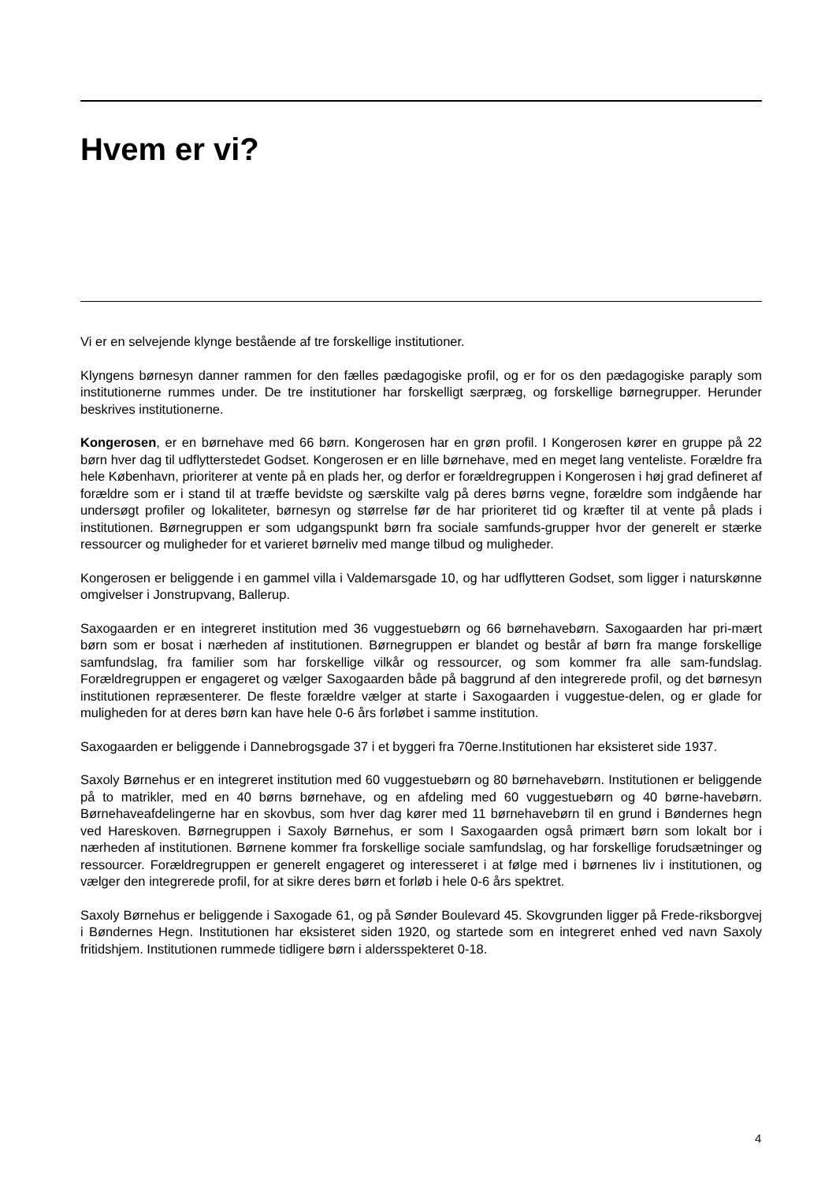Hvem er vi?
Vi er en selvejende klynge bestående af tre forskellige institutioner.
Klyngens børnesyn danner rammen for den fælles pædagogiske profil, og er for os den pædagogiske paraply som institutionerne rummes under. De tre institutioner har forskelligt særpræg, og forskellige børnegrupper. Herunder beskrives institutionerne.
Kongerosen, er en børnehave med 66 børn. Kongerosen har en grøn profil. I Kongerosen kører en gruppe på 22 børn hver dag til udflytterstedet Godset. Kongerosen er en lille børnehave, med en meget lang venteliste. Forældre fra hele København, prioriterer at vente på en plads her, og derfor er forældregruppen i Kongerosen i høj grad defineret af forældre som er i stand til at træffe bevidste og særskilte valg på deres børns vegne, forældre som indgående har undersøgt profiler og lokaliteter, børnesyn og størrelse før de har prioriteret tid og kræfter til at vente på plads i institutionen. Børnegruppen er som udgangspunkt børn fra sociale samfunds-grupper hvor der generelt er stærke ressourcer og muligheder for et varieret børneliv med mange tilbud og muligheder.
Kongerosen er beliggende i en gammel villa i Valdemarsgade 10, og har udflytteren Godset, som ligger i naturskønne omgivelser i Jonstrupvang, Ballerup.
Saxogaarden er en integreret institution med 36 vuggestuebørn og 66 børnehavebørn. Saxogaarden har pri-mært børn som er bosat i nærheden af institutionen. Børnegruppen er blandet og består af børn fra mange forskellige samfundslag, fra familier som har forskellige vilkår og ressourcer, og som kommer fra alle sam-fundslag. Forældregruppen er engageret og vælger Saxogaarden både på baggrund af den integrerede profil, og det børnesyn institutionen repræsenterer. De fleste forældre vælger at starte i Saxogaarden i vuggestue-delen, og er glade for muligheden for at deres børn kan have hele 0-6 års forløbet i samme institution.
Saxogaarden er beliggende i Dannebrogsgade 37 i et byggeri fra 70erne.Institutionen har eksisteret side 1937.
Saxoly Børnehus er en integreret institution med 60 vuggestuebørn og 80 børnehavebørn. Institutionen er beliggende på to matrikler, med en 40 børns børnehave, og en afdeling med 60 vuggestuebørn og 40 børne-havebørn. Børnehaveafdelingerne har en skovbus, som hver dag kører med 11 børnehavebørn til en grund i Bøndernes hegn ved Hareskoven. Børnegruppen i Saxoly Børnehus, er som I Saxogaarden også primært børn som lokalt bor i nærheden af institutionen. Børnene kommer fra forskellige sociale samfundslag, og har forskellige forudsætninger og ressourcer. Forældregruppen er generelt engageret og interesseret i at følge med i børnenes liv i institutionen, og vælger den integrerede profil, for at sikre deres børn et forløb i hele 0-6 års spektret.
Saxoly Børnehus er beliggende i Saxogade 61, og på Sønder Boulevard 45. Skovgrunden ligger på Frede-riksborgvej i Bøndernes Hegn. Institutionen har eksisteret siden 1920, og startede som en integreret enhed ved navn Saxoly fritidshjem. Institutionen rummede tidligere børn i aldersspekteret 0-18.
4